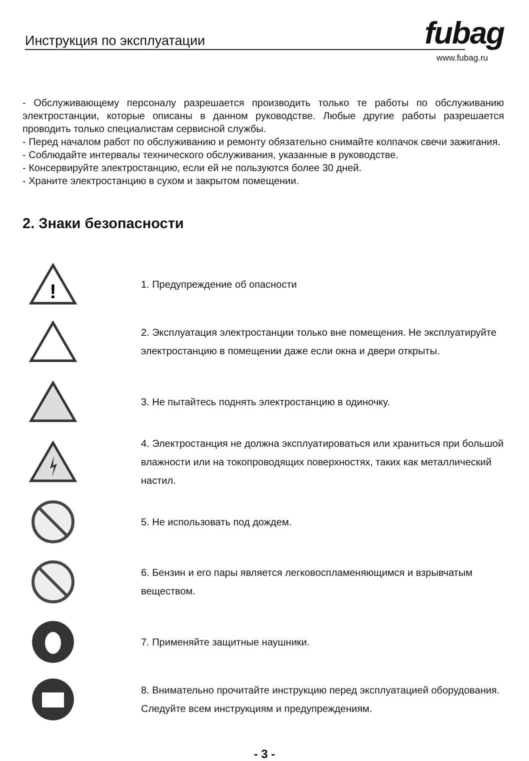Инструкция по эксплуатации fubag
www.fubag.ru
- Обслуживающему персоналу разрешается производить только те работы по обслуживанию электростанции, которые описаны в данном руководстве. Любые другие работы разрешается проводить только специалистам сервисной службы.
- Перед началом работ по обслуживанию и ремонту обязательно снимайте колпачок свечи зажигания.
- Соблюдайте интервалы технического обслуживания, указанные в руководстве.
- Консервируйте электростанцию, если ей не пользуются более 30 дней.
- Храните электростанцию в сухом и закрытом помещении.
2. Знаки безопасности
!
1. Предупреждение об опасности
2. Эксплуатация электростанции только вне помещения. Не эксплуатируйте электростанцию в помещении даже если окна и двери открыты.
3. Не пытайтесь поднять электростанцию в одиночку.
4. Электростанция не должна эксплуатироваться или храниться при большой влажности или на токопроводящих поверхностях, таких как металлический настил.
5. Не использовать под дождем.
6. Бензин и его пары является легковоспламеняющимся и взрывчатым веществом.
7. Применяйте защитные наушники.
8. Внимательно прочитайте инструкцию перед эксплуатацией оборудования. Следуйте всем инструкциям и предупреждениям.
- 3 -